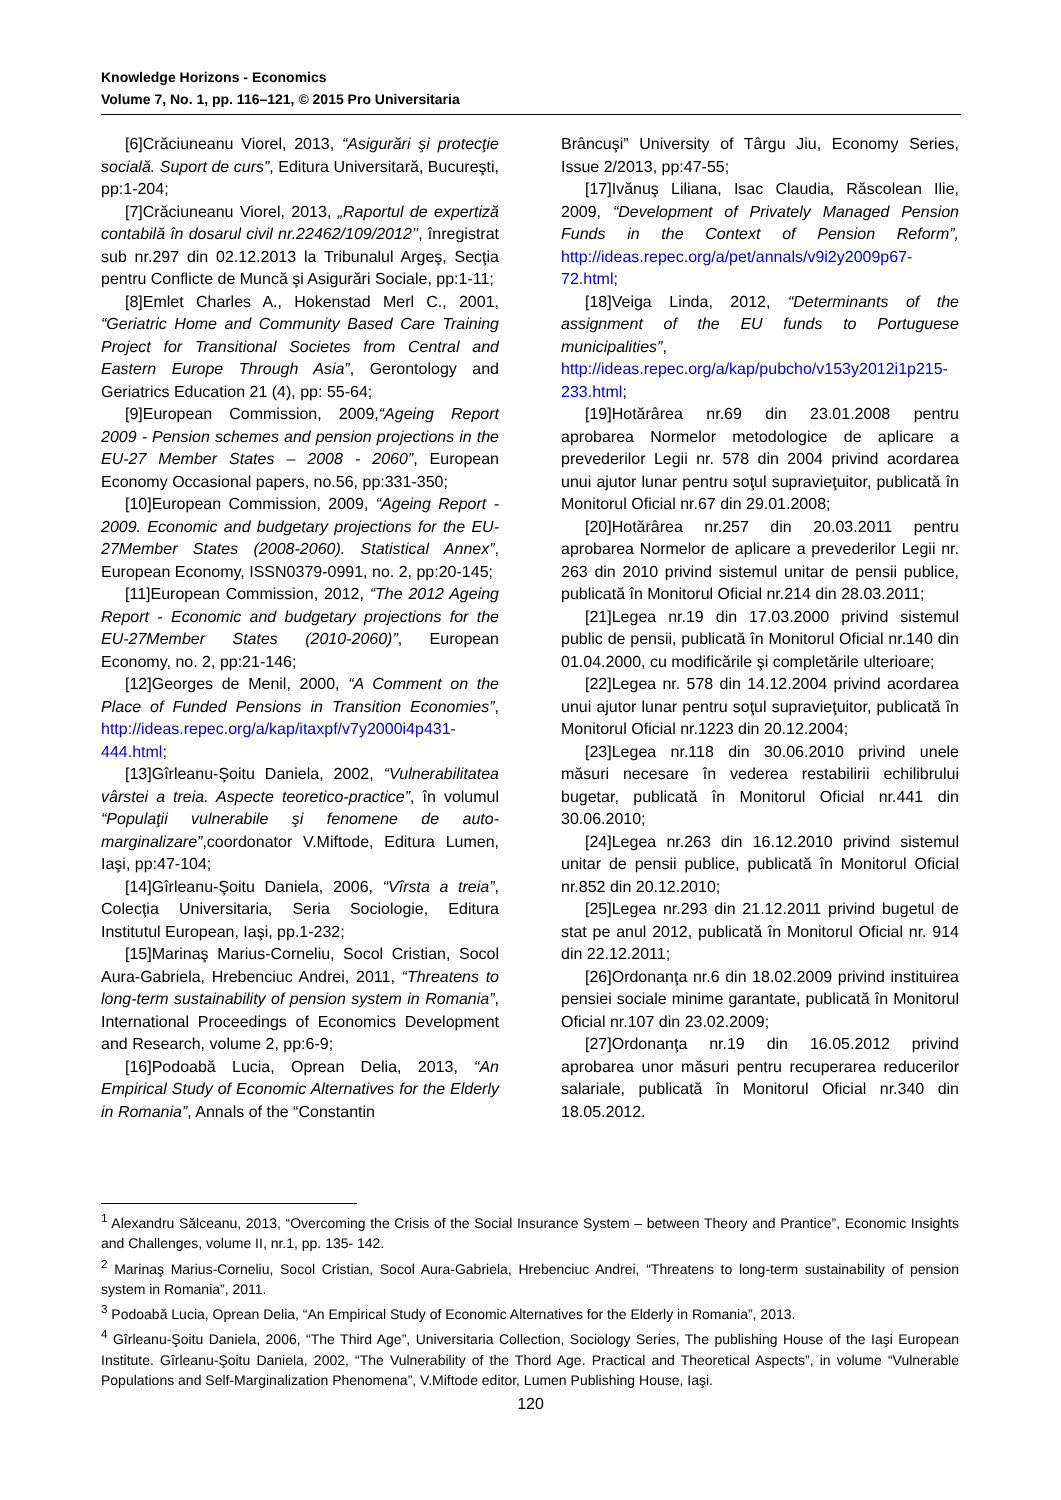Knowledge Horizons - Economics
Volume 7, No. 1, pp. 116–121, © 2015 Pro Universitaria
[6]Crăciuneanu Viorel, 2013, “Asigurări şi protecţie socială. Suport de curs”, Editura Universitară, Bucureşti, pp:1-204;
[7]Crăciuneanu Viorel, 2013, „Raportul de expertiză contabilă în dosarul civil nr.22462/109/2012’’, înregistrat sub nr.297 din 02.12.2013 la Tribunalul Argeş, Secţia pentru Conflicte de Muncă şi Asigurări Sociale, pp:1-11;
[8]Emlet Charles A., Hokenstad Merl C., 2001, “Geriatric Home and Community Based Care Training Project for Transitional Societes from Central and Eastern Europe Through Asia”, Gerontology and Geriatrics Education 21 (4), pp: 55-64;
[9]European Commission, 2009,“Ageing Report 2009 - Pension schemes and pension projections in the EU-27 Member States – 2008 - 2060”, European Economy Occasional papers, no.56, pp:331-350;
[10]European Commission, 2009, “Ageing Report - 2009. Economic and budgetary projections for the EU-27Member States (2008-2060). Statistical Annex”, European Economy, ISSN0379-0991, no. 2, pp:20-145;
[11]European Commission, 2012, “The 2012 Ageing Report - Economic and budgetary projections for the EU-27Member States (2010-2060)”, European Economy, no. 2, pp:21-146;
[12]Georges de Menil, 2000, “A Comment on the Place of Funded Pensions in Transition Economies”, http://ideas.repec.org/a/kap/itaxpf/v7y2000i4p431-444.html;
[13]Gîrleanu-Şoitu Daniela, 2002, “Vulnerabilitatea vârstei a treia. Aspecte teoretico-practice”, în volumul “Populaţii vulnerabile şi fenomene de auto-marginalizare”,coordonator V.Miftode, Editura Lumen, Iaşi, pp:47-104;
[14]Gîrleanu-Şoitu Daniela, 2006, “Vîrsta a treia”, Colecţia Universitaria, Seria Sociologie, Editura Institutul European, Iaşi, pp.1-232;
[15]Marinaş Marius-Corneliu, Socol Cristian, Socol Aura-Gabriela, Hrebenciuc Andrei, 2011, “Threatens to long-term sustainability of pension system in Romania”, International Proceedings of Economics Development and Research, volume 2, pp:6-9;
[16]Podoabă Lucia, Oprean Delia, 2013, “An Empirical Study of Economic Alternatives for the Elderly in Romania”, Annals of the “Constantin
Brâncuşi” University of Târgu Jiu, Economy Series, Issue 2/2013, pp:47-55;
[17]Ivănuş Liliana, Isac Claudia, Răscolean Ilie, 2009, “Development of Privately Managed Pension Funds in the Context of Pension Reform”, http://ideas.repec.org/a/pet/annals/v9i2y2009p67-72.html;
[18]Veiga Linda, 2012, “Determinants of the assignment of the EU funds to Portuguese municipalities”, http://ideas.repec.org/a/kap/pubcho/v153y2012i1p215-233.html;
[19]Hotărârea nr.69 din 23.01.2008 pentru aprobarea Normelor metodologice de aplicare a prevederilor Legii nr. 578 din 2004 privind acordarea unui ajutor lunar pentru soţul supravieţuitor, publicată în Monitorul Oficial nr.67 din 29.01.2008;
[20]Hotărârea nr.257 din 20.03.2011 pentru aprobarea Normelor de aplicare a prevederilor Legii nr. 263 din 2010 privind sistemul unitar de pensii publice, publicată în Monitorul Oficial nr.214 din 28.03.2011;
[21]Legea nr.19 din 17.03.2000 privind sistemul public de pensii, publicată în Monitorul Oficial nr.140 din 01.04.2000, cu modificările şi completările ulterioare;
[22]Legea nr. 578 din 14.12.2004 privind acordarea unui ajutor lunar pentru soţul supravieţuitor, publicată în Monitorul Oficial nr.1223 din 20.12.2004;
[23]Legea nr.118 din 30.06.2010 privind unele măsuri necesare în vederea restabilirii echilibrului bugetar, publicată în Monitorul Oficial nr.441 din 30.06.2010;
[24]Legea nr.263 din 16.12.2010 privind sistemul unitar de pensii publice, publicată în Monitorul Oficial nr.852 din 20.12.2010;
[25]Legea nr.293 din 21.12.2011 privind bugetul de stat pe anul 2012, publicată în Monitorul Oficial nr. 914 din 22.12.2011;
[26]Ordonanţa nr.6 din 18.02.2009 privind instituirea pensiei sociale minime garantate, publicată în Monitorul Oficial nr.107 din 23.02.2009;
[27]Ordonanţa nr.19 din 16.05.2012 privind aprobarea unor măsuri pentru recuperarea reducerilor salariale, publicată în Monitorul Oficial nr.340 din 18.05.2012.
<sup>1</sup> Alexandru Sălceanu, 2013, “Overcoming the Crisis of the Social Insurance System – between Theory and Prantice”, Economic Insights and Challenges, volume II, nr.1, pp. 135- 142.
<sup>2</sup> Marinaş Marius-Corneliu, Socol Cristian, Socol Aura-Gabriela, Hrebenciuc Andrei, “Threatens to long-term sustainability of pension system in Romania”, 2011.
<sup>3</sup> Podoabă Lucia, Oprean Delia, “An Empirical Study of Economic Alternatives for the Elderly in Romania”, 2013.
<sup>4</sup> Gîrleanu-Şoitu Daniela, 2006, “The Third Age”, Universitaria Collection, Sociology Series, The publishing House of the Iaşi European Institute. Gîrleanu-Şoitu Daniela, 2002, “The Vulnerability of the Thord Age. Practical and Theoretical Aspects”, in volume “Vulnerable Populations and Self-Marginalization Phenomena”, V.Miftode editor, Lumen Publishing House, Iaşi.
120